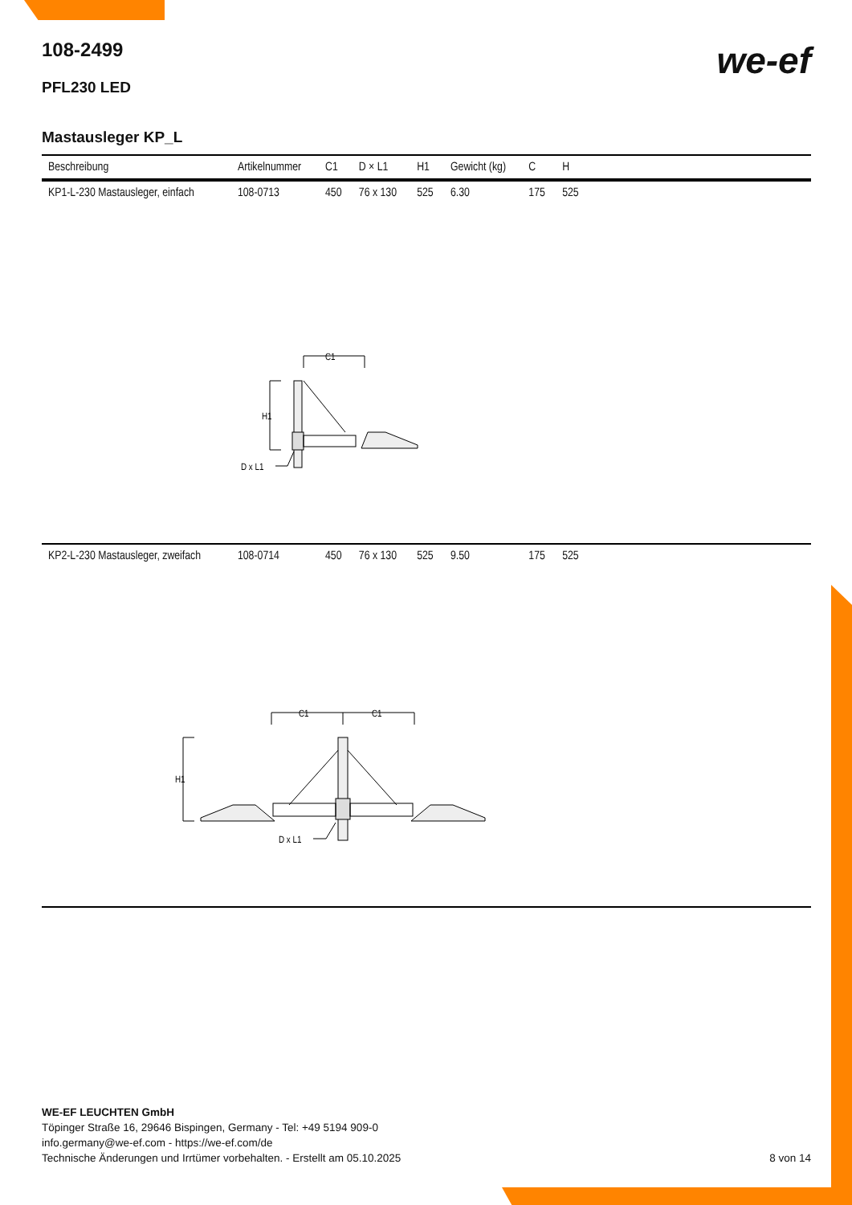we-ef
108-2499
PFL230 LED
Mastausleger KP_L
| Beschreibung | Artikelnummer | C1 | D × L1 | H1 | Gewicht (kg) | C | H | |
| --- | --- | --- | --- | --- | --- | --- | --- | --- |
| KP1-L-230 Mastausleger, einfach | 108-0713 | 450 | 76 x 130 | 525 | 6.30 | 175 | 525 | |
| C1 H1 D x L1 | | | | | | | | |
| KP2-L-230 Mastausleger, zweifach | 108-0714 | 450 | 76 x 130 | 525 | 9.50 | 175 | 525 | |
| C1 C1 H1 D x L1 | | | | | | | | |
WE-EF LEUCHTEN GmbH
Töpinger Straße 16, 29646 Bispingen, Germany - Tel: +49 5194 909-0
info.germany@we-ef.com - https://we-ef.com/de
Technische Änderungen und Irrtümer vorbehalten. - Erstellt am 05.10.2025 8 von 14